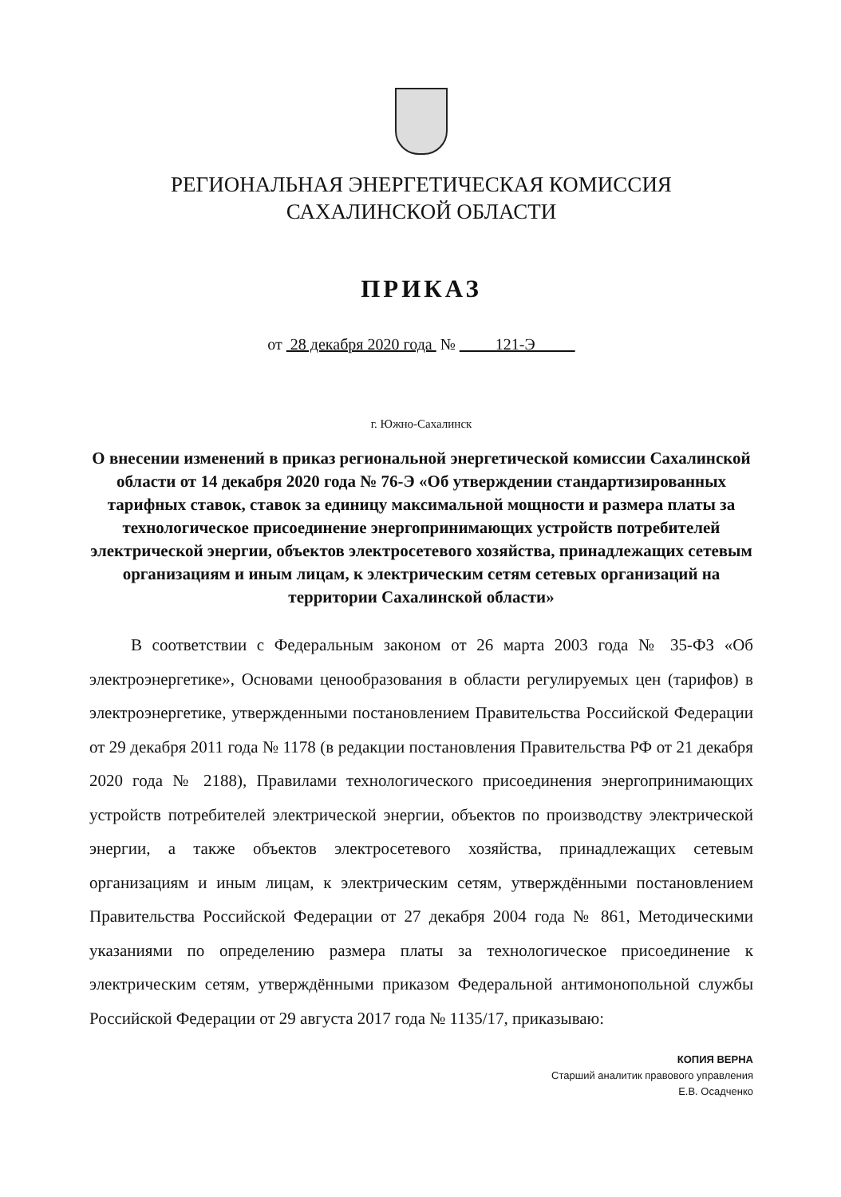РЕГИОНАЛЬНАЯ ЭНЕРГЕТИЧЕСКАЯ КОМИССИЯ
САХАЛИНСКОЙ ОБЛАСТИ
ПРИКАЗ
от 28 декабря 2020 года № 121-Э
г. Южно-Сахалинск
О внесении изменений в приказ региональной энергетической комиссии Сахалинской области от 14 декабря 2020 года № 76-Э «Об утверждении стандартизированных тарифных ставок, ставок за единицу максимальной мощности и размера платы за технологическое присоединение энергопринимающих устройств потребителей электрической энергии, объектов электросетевого хозяйства, принадлежащих сетевым организациям и иным лицам, к электрическим сетям сетевых организаций на территории Сахалинской области»
В соответствии с Федеральным законом от 26 марта 2003 года № 35-ФЗ «Об электроэнергетике», Основами ценообразования в области регулируемых цен (тарифов) в электроэнергетике, утвержденными постановлением Правительства Российской Федерации от 29 декабря 2011 года № 1178 (в редакции постановления Правительства РФ от 21 декабря 2020 года № 2188), Правилами технологического присоединения энергопринимающих устройств потребителей электрической энергии, объектов по производству электрической энергии, а также объектов электросетевого хозяйства, принадлежащих сетевым организациям и иным лицам, к электрическим сетям, утверждёнными постановлением Правительства Российской Федерации от 27 декабря 2004 года № 861, Методическими указаниями по определению размера платы за технологическое присоединение к электрическим сетям, утверждёнными приказом Федеральной антимонопольной службы Российской Федерации от 29 августа 2017 года № 1135/17, приказываю:
КОПИЯ ВЕРНА
Старший аналитик правового управления
Е.В. Осадченко